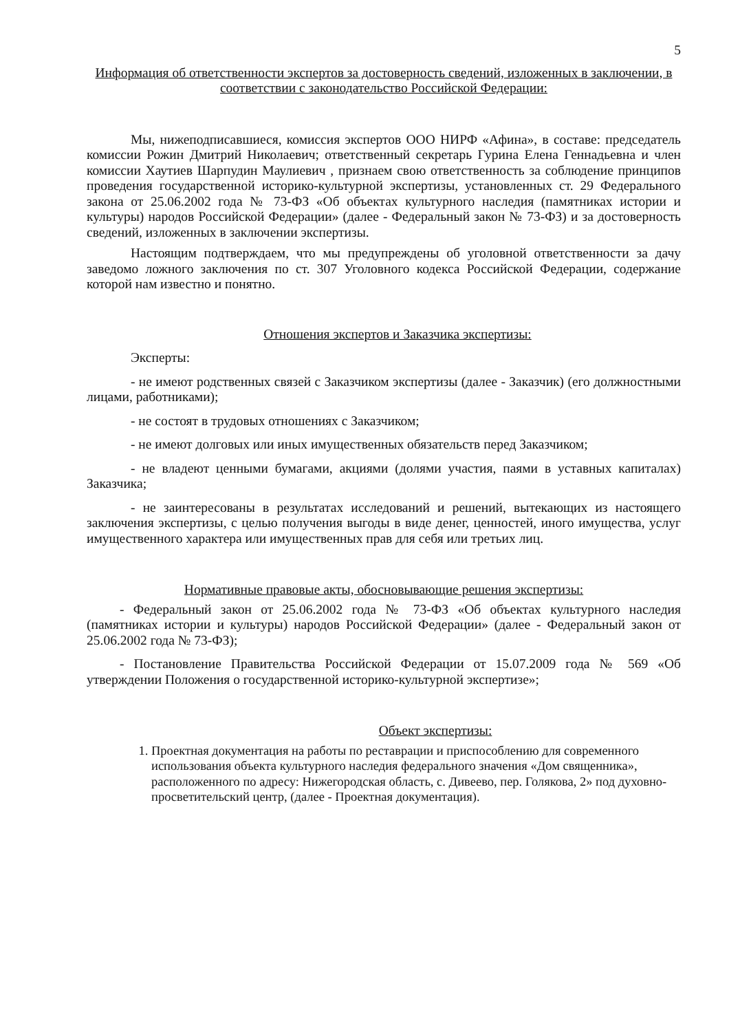5
Информация об ответственности экспертов за достоверность сведений, изложенных в заключении, в соответствии с законодательство Российской Федерации:
Мы, нижеподписавшиеся, комиссия экспертов ООО НИРФ «Афина», в составе: председатель комиссии Рожин Дмитрий Николаевич; ответственный секретарь Гурина Елена Геннадьевна и член комиссии Хаутиев Шарпудин Маулиевич , признаем свою ответственность за соблюдение принципов проведения государственной историко-культурной экспертизы, установленных ст. 29 Федерального закона от 25.06.2002 года № 73-ФЗ «Об объектах культурного наследия (памятниках истории и культуры) народов Российской Федерации» (далее - Федеральный закон № 73-ФЗ) и за достоверность сведений, изложенных в заключении экспертизы.
Настоящим подтверждаем, что мы предупреждены об уголовной ответственности за дачу заведомо ложного заключения по ст. 307 Уголовного кодекса Российской Федерации, содержание которой нам известно и понятно.
Отношения экспертов и Заказчика экспертизы:
Эксперты:
- не имеют родственных связей с Заказчиком экспертизы (далее - Заказчик) (его должностными лицами, работниками);
- не состоят в трудовых отношениях с Заказчиком;
- не имеют долговых или иных имущественных обязательств перед Заказчиком;
- не владеют ценными бумагами, акциями (долями участия, паями в уставных капиталах) Заказчика;
- не заинтересованы в результатах исследований и решений, вытекающих из настоящего заключения экспертизы, с целью получения выгоды в виде денег, ценностей, иного имущества, услуг имущественного характера или имущественных прав для себя или третьих лиц.
Нормативные правовые акты, обосновывающие решения экспертизы:
- Федеральный закон от 25.06.2002 года № 73-ФЗ «Об объектах культурного наследия (памятниках истории и культуры) народов Российской Федерации» (далее - Федеральный закон от 25.06.2002 года № 73-ФЗ);
- Постановление Правительства Российской Федерации от 15.07.2009 года № 569 «Об утверждении Положения о государственной историко-культурной экспертизе»;
Объект экспертизы:
1. Проектная документация на работы по реставрации и приспособлению для современного использования объекта культурного наследия федерального значения «Дом священника», расположенного по адресу: Нижегородская область, с. Дивеево, пер. Голякова, 2» под духовно-просветительский центр, (далее - Проектная документация).